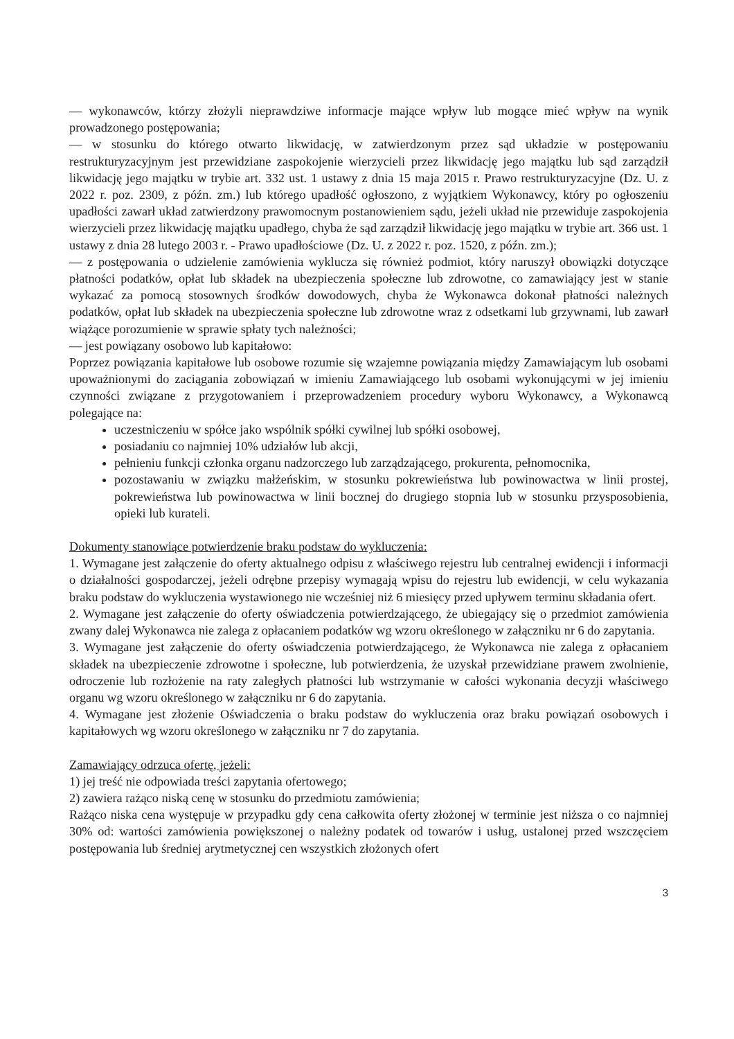— wykonawców, którzy złożyli nieprawdziwe informacje mające wpływ lub mogące mieć wpływ na wynik prowadzonego postępowania;
— w stosunku do którego otwarto likwidację, w zatwierdzonym przez sąd układzie w postępowaniu restrukturyzacyjnym jest przewidziane zaspokojenie wierzycieli przez likwidację jego majątku lub sąd zarządził likwidację jego majątku w trybie art. 332 ust. 1 ustawy z dnia 15 maja 2015 r. Prawo restrukturyzacyjne (Dz. U. z 2022 r. poz. 2309, z późn. zm.) lub którego upadłość ogłoszono, z wyjątkiem Wykonawcy, który po ogłoszeniu upadłości zawarł układ zatwierdzony prawomocnym postanowieniem sądu, jeżeli układ nie przewiduje zaspokojenia wierzycieli przez likwidację majątku upadłego, chyba że sąd zarządził likwidację jego majątku w trybie art. 366 ust. 1 ustawy z dnia 28 lutego 2003 r. - Prawo upadłościowe (Dz. U. z 2022 r. poz. 1520, z późn. zm.);
— z postępowania o udzielenie zamówienia wyklucza się również podmiot, który naruszył obowiązki dotyczące płatności podatków, opłat lub składek na ubezpieczenia społeczne lub zdrowotne, co zamawiający jest w stanie wykazać za pomocą stosownych środków dowodowych, chyba że Wykonawca dokonał płatności należnych podatków, opłat lub składek na ubezpieczenia społeczne lub zdrowotne wraz z odsetkami lub grzywnami, lub zawarł wiążące porozumienie w sprawie spłaty tych należności;
— jest powiązany osobowo lub kapitałowo:
Poprzez powiązania kapitałowe lub osobowe rozumie się wzajemne powiązania między Zamawiającym lub osobami upoważnionymi do zaciągania zobowiązań w imieniu Zamawiającego lub osobami wykonującymi w jej imieniu czynności związane z przygotowaniem i przeprowadzeniem procedury wyboru Wykonawcy, a Wykonawcą polegające na:
uczestniczeniu w spółce jako wspólnik spółki cywilnej lub spółki osobowej,
posiadaniu co najmniej 10% udziałów lub akcji,
pełnieniu funkcji członka organu nadzorczego lub zarządzającego, prokurenta, pełnomocnika,
pozostawaniu w związku małżeńskim, w stosunku pokrewieństwa lub powinowactwa w linii prostej, pokrewieństwa lub powinowactwa w linii bocznej do drugiego stopnia lub w stosunku przysposobienia, opieki lub kurateli.
Dokumenty stanowiące potwierdzenie braku podstaw do wykluczenia:
1. Wymagane jest załączenie do oferty aktualnego odpisu z właściwego rejestru lub centralnej ewidencji i informacji o działalności gospodarczej, jeżeli odrębne przepisy wymagają wpisu do rejestru lub ewidencji, w celu wykazania braku podstaw do wykluczenia wystawionego nie wcześniej niż 6 miesięcy przed upływem terminu składania ofert.
2. Wymagane jest załączenie do oferty oświadczenia potwierdzającego, że ubiegający się o przedmiot zamówienia zwany dalej Wykonawca nie zalega z opłacaniem podatków wg wzoru określonego w załączniku nr 6 do zapytania.
3. Wymagane jest załączenie do oferty oświadczenia potwierdzającego, że Wykonawca nie zalega z opłacaniem składek na ubezpieczenie zdrowotne i społeczne, lub potwierdzenia, że uzyskał przewidziane prawem zwolnienie, odroczenie lub rozłożenie na raty zaległych płatności lub wstrzymanie w całości wykonania decyzji właściwego organu wg wzoru określonego w załączniku nr 6 do zapytania.
4. Wymagane jest złożenie Oświadczenia o braku podstaw do wykluczenia oraz braku powiązań osobowych i kapitałowych wg wzoru określonego w załączniku nr 7 do zapytania.
Zamawiający odrzuca ofertę, jeżeli:
1) jej treść nie odpowiada treści zapytania ofertowego;
2) zawiera rażąco niską cenę w stosunku do przedmiotu zamówienia;
Rażąco niska cena występuje w przypadku gdy cena całkowita oferty złożonej w terminie jest niższa o co najmniej 30% od: wartości zamówienia powiększonej o należny podatek od towarów i usług, ustalonej przed wszczęciem postępowania lub średniej arytmetycznej cen wszystkich złożonych ofert
3